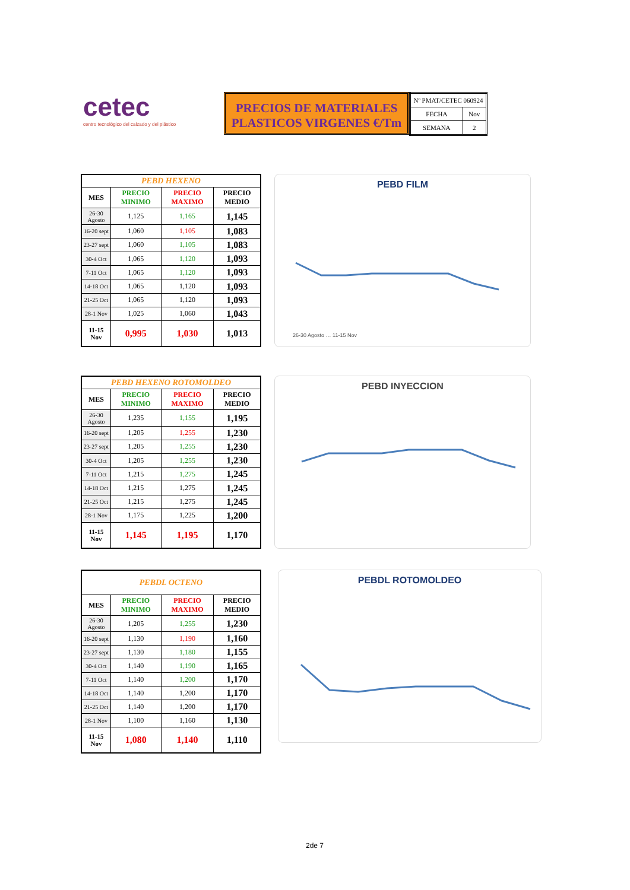cetec
centro tecnológico del calzado y del plástico
PRECIOS DE MATERIALES PLASTICOS VIRGENES €/Tm
| Nº PMAT/CETEC 060924 | |
| FECHA | Nov |
| SEMANA | 2 |
| PEBD HEXENO | | | |
| --- | --- | --- | --- |
| MES | PRECIO MINIMO | PRECIO MAXIMO | PRECIO MEDIO |
| 26-30 Agosto | 1,125 | 1,165 | 1,145 |
| 16-20 sept | 1,060 | 1,105 | 1,083 |
| 23-27 sept | 1,060 | 1,105 | 1,083 |
| 30-4 Oct | 1,065 | 1,120 | 1,093 |
| 7-11 Oct | 1,065 | 1,120 | 1,093 |
| 14-18 Oct | 1,065 | 1,120 | 1,093 |
| 21-25 Oct | 1,065 | 1,120 | 1,093 |
| 28-1 Nov | 1,025 | 1,060 | 1,043 |
| 11-15 Nov | 0,995 | 1,030 | 1,013 |
PEBD FILM
26-30 Agosto … 11-15 Nov
| PEBD HEXENO ROTOMOLDEO | | | |
| --- | --- | --- | --- |
| MES | PRECIO MINIMO | PRECIO MAXIMO | PRECIO MEDIO |
| 26-30 Agosto | 1,235 | 1,155 | 1,195 |
| 16-20 sept | 1,205 | 1,255 | 1,230 |
| 23-27 sept | 1,205 | 1,255 | 1,230 |
| 30-4 Oct | 1,205 | 1,255 | 1,230 |
| 7-11 Oct | 1,215 | 1,275 | 1,245 |
| 14-18 Oct | 1,215 | 1,275 | 1,245 |
| 21-25 Oct | 1,215 | 1,275 | 1,245 |
| 28-1 Nov | 1,175 | 1,225 | 1,200 |
| 11-15 Nov | 1,145 | 1,195 | 1,170 |
PEBD INYECCION
| PEBDL OCTENO | | | |
| --- | --- | --- | --- |
| MES | PRECIO MINIMO | PRECIO MAXIMO | PRECIO MEDIO |
| 26-30 Agosto | 1,205 | 1,255 | 1,230 |
| 16-20 sept | 1,130 | 1,190 | 1,160 |
| 23-27 sept | 1,130 | 1,180 | 1,155 |
| 30-4 Oct | 1,140 | 1,190 | 1,165 |
| 7-11 Oct | 1,140 | 1,200 | 1,170 |
| 14-18 Oct | 1,140 | 1,200 | 1,170 |
| 21-25 Oct | 1,140 | 1,200 | 1,170 |
| 28-1 Nov | 1,100 | 1,160 | 1,130 |
| 11-15 Nov | 1,080 | 1,140 | 1,110 |
PEBDL ROTOMOLDEO
2de 7